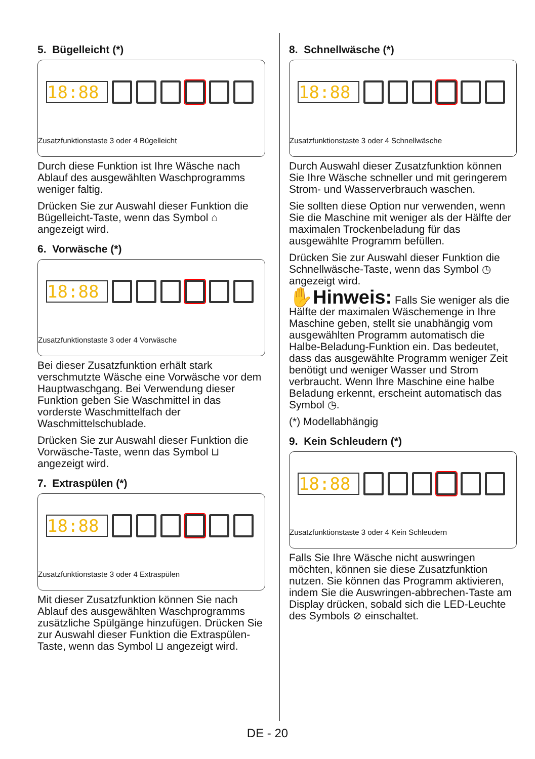5. Bügelleicht (*)
18:88
Zusatzfunktionstaste 3 oder 4 Bügelleicht
Durch diese Funktion ist Ihre Wäsche nach Ablauf des ausgewählten Waschprogramms weniger faltig.
Drücken Sie zur Auswahl dieser Funktion die Bügelleicht-Taste, wenn das Symbol ⌂ angezeigt wird.
6. Vorwäsche (*)
18:88
Zusatzfunktionstaste 3 oder 4 Vorwäsche
Bei dieser Zusatzfunktion erhält stark verschmutzte Wäsche eine Vorwäsche vor dem Hauptwaschgang. Bei Verwendung dieser Funktion geben Sie Waschmittel in das vorderste Waschmittelfach der Waschmittelschublade.
Drücken Sie zur Auswahl dieser Funktion die Vorwäsche-Taste, wenn das Symbol ⊔ angezeigt wird.
7. Extraspülen (*)
18:88
Zusatzfunktionstaste 3 oder 4 Extraspülen
Mit dieser Zusatzfunktion können Sie nach Ablauf des ausgewählten Waschprogramms zusätzliche Spülgänge hinzufügen. Drücken Sie zur Auswahl dieser Funktion die Extraspülen-Taste, wenn das Symbol ⊔ angezeigt wird.
8. Schnellwäsche (*)
18:88
Zusatzfunktionstaste 3 oder 4 Schnellwäsche
Durch Auswahl dieser Zusatzfunktion können Sie Ihre Wäsche schneller und mit geringerem Strom- und Wasserverbrauch waschen.
Sie sollten diese Option nur verwenden, wenn Sie die Maschine mit weniger als der Hälfte der maximalen Trockenbeladung für das ausgewählte Programm befüllen.
Drücken Sie zur Auswahl dieser Funktion die Schnellwäsche-Taste, wenn das Symbol ◷ angezeigt wird.
✋Hinweis: Falls Sie weniger als die Hälfte der maximalen Wäschemenge in Ihre Maschine geben, stellt sie unabhängig vom ausgewählten Programm automatisch die Halbe-Beladung-Funktion ein. Das bedeutet, dass das ausgewählte Programm weniger Zeit benötigt und weniger Wasser und Strom verbraucht. Wenn Ihre Maschine eine halbe Beladung erkennt, erscheint automatisch das Symbol ◷.
(*) Modellabhängig
9. Kein Schleudern (*)
18:88
Zusatzfunktionstaste 3 oder 4 Kein Schleudern
Falls Sie Ihre Wäsche nicht auswringen möchten, können sie diese Zusatzfunktion nutzen. Sie können das Programm aktivieren, indem Sie die Auswringen-abbrechen-Taste am Display drücken, sobald sich die LED-Leuchte des Symbols ⊘ einschaltet.
DE - 20